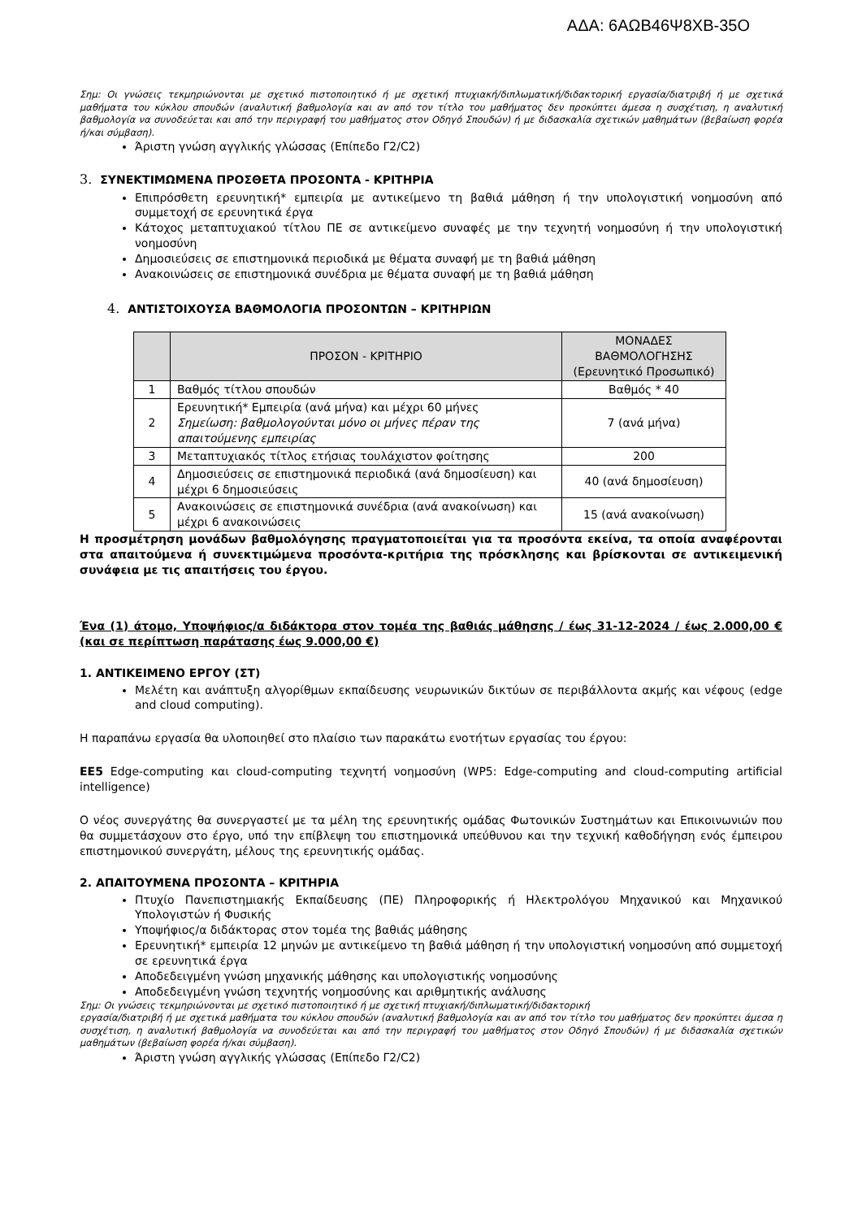ΑΔΑ: 6ΑΩΒ46Ψ8ΧΒ-35Ο
Σημ: Οι γνώσεις τεκμηριώνονται με σχετικό πιστοποιητικό ή με σχετική πτυχιακή/διπλωματική/διδακτορική εργασία/διατριβή ή με σχετικά μαθήματα του κύκλου σπουδών (αναλυτική βαθμολογία και αν από τον τίτλο του μαθήματος δεν προκύπτει άμεσα η συσχέτιση, η αναλυτική βαθμολογία να συνοδεύεται και από την περιγραφή του μαθήματος στον Οδηγό Σπουδών) ή με διδασκαλία σχετικών μαθημάτων (βεβαίωση φορέα ή/και σύμβαση).
Άριστη γνώση αγγλικής γλώσσας (Επίπεδο Γ2/C2)
3. ΣΥΝΕΚΤΙΜΩΜΕΝΑ ΠΡΟΣΘΕΤΑ ΠΡΟΣΟΝΤΑ - ΚΡΙΤΗΡΙΑ
Επιπρόσθετη ερευνητική* εμπειρία με αντικείμενο τη βαθιά μάθηση ή την υπολογιστική νοημοσύνη από συμμετοχή σε ερευνητικά έργα
Κάτοχος μεταπτυχιακού τίτλου ΠΕ σε αντικείμενο συναφές με την τεχνητή νοημοσύνη ή την υπολογιστική νοημοσύνη
Δημοσιεύσεις σε επιστημονικά περιοδικά με θέματα συναφή με τη βαθιά μάθηση
Ανακοινώσεις σε επιστημονικά συνέδρια με θέματα συναφή με τη βαθιά μάθηση
4. ΑΝΤΙΣΤΟΙΧΟΥΣΑ ΒΑΘΜΟΛΟΓΙΑ ΠΡΟΣΟΝΤΩΝ – ΚΡΙΤΗΡΙΩΝ
| | ΠΡΟΣΟΝ - ΚΡΙΤΗΡΙΟ | ΜΟΝΑΔΕΣ ΒΑΘΜΟΛΟΓΗΣΗΣ (Ερευνητικό Προσωπικό) |
| --- | --- | --- |
| 1 | Βαθμός τίτλου σπουδών | Βαθμός * 40 |
| 2 | Ερευνητική* Εμπειρία (ανά μήνα) και μέχρι 60 μήνες Σημείωση: βαθμολογούνται μόνο οι μήνες πέραν της απαιτούμενης εμπειρίας | 7 (ανά μήνα) |
| 3 | Μεταπτυχιακός τίτλος ετήσιας τουλάχιστον φοίτησης | 200 |
| 4 | Δημοσιεύσεις σε επιστημονικά περιοδικά (ανά δημοσίευση) και μέχρι 6 δημοσιεύσεις | 40 (ανά δημοσίευση) |
| 5 | Ανακοινώσεις σε επιστημονικά συνέδρια (ανά ανακοίνωση) και μέχρι 6 ανακοινώσεις | 15 (ανά ανακοίνωση) |
Η προσμέτρηση μονάδων βαθμολόγησης πραγματοποιείται για τα προσόντα εκείνα, τα οποία αναφέρονται στα απαιτούμενα ή συνεκτιμώμενα προσόντα-κριτήρια της πρόσκλησης και βρίσκονται σε αντικειμενική συνάφεια με τις απαιτήσεις του έργου.
Ένα (1) άτομο, Υποψήφιος/α διδάκτορα στον τομέα της βαθιάς μάθησης / έως 31-12-2024 / έως 2.000,00 € (και σε περίπτωση παράτασης έως 9.000,00 €)
1. ΑΝΤΙΚΕΙΜΕΝΟ ΕΡΓΟΥ (ΣΤ)
Μελέτη και ανάπτυξη αλγορίθμων εκπαίδευσης νευρωνικών δικτύων σε περιβάλλοντα ακμής και νέφους (edge and cloud computing).
Η παραπάνω εργασία θα υλοποιηθεί στο πλαίσιο των παρακάτω ενοτήτων εργασίας του έργου:
ΕΕ5 Edge-computing και cloud-computing τεχνητή νοημοσύνη (WP5: Edge-computing and cloud-computing artificial intelligence)
Ο νέος συνεργάτης θα συνεργαστεί με τα μέλη της ερευνητικής ομάδας Φωτονικών Συστημάτων και Επικοινωνιών που θα συμμετάσχουν στο έργο, υπό την επίβλεψη του επιστημονικά υπεύθυνου και την τεχνική καθοδήγηση ενός έμπειρου επιστημονικού συνεργάτη, μέλους της ερευνητικής ομάδας.
2. ΑΠΑΙΤΟΥΜΕΝΑ ΠΡΟΣΟΝΤΑ – ΚΡΙΤΗΡΙΑ
Πτυχίο Πανεπιστημιακής Εκπαίδευσης (ΠΕ) Πληροφορικής ή Ηλεκτρολόγου Μηχανικού και Μηχανικού Υπολογιστών ή Φυσικής
Υποψήφιος/α διδάκτορας στον τομέα της βαθιάς μάθησης
Ερευνητική* εμπειρία 12 μηνών με αντικείμενο τη βαθιά μάθηση ή την υπολογιστική νοημοσύνη από συμμετοχή σε ερευνητικά έργα
Αποδεδειγμένη γνώση μηχανικής μάθησης και υπολογιστικής νοημοσύνης
Αποδεδειγμένη γνώση τεχνητής νοημοσύνης και αριθμητικής ανάλυσης
Σημ: Οι γνώσεις τεκμηριώνονται με σχετικό πιστοποιητικό ή με σχετική πτυχιακή/διπλωματική/διδακτορική
εργασία/διατριβή ή με σχετικά μαθήματα του κύκλου σπουδών (αναλυτική βαθμολογία και αν από τον τίτλο του μαθήματος δεν προκύπτει άμεσα η συσχέτιση, η αναλυτική βαθμολογία να συνοδεύεται και από την περιγραφή του μαθήματος στον Οδηγό Σπουδών) ή με διδασκαλία σχετικών μαθημάτων (βεβαίωση φορέα ή/και σύμβαση).
Άριστη γνώση αγγλικής γλώσσας (Επίπεδο Γ2/C2)